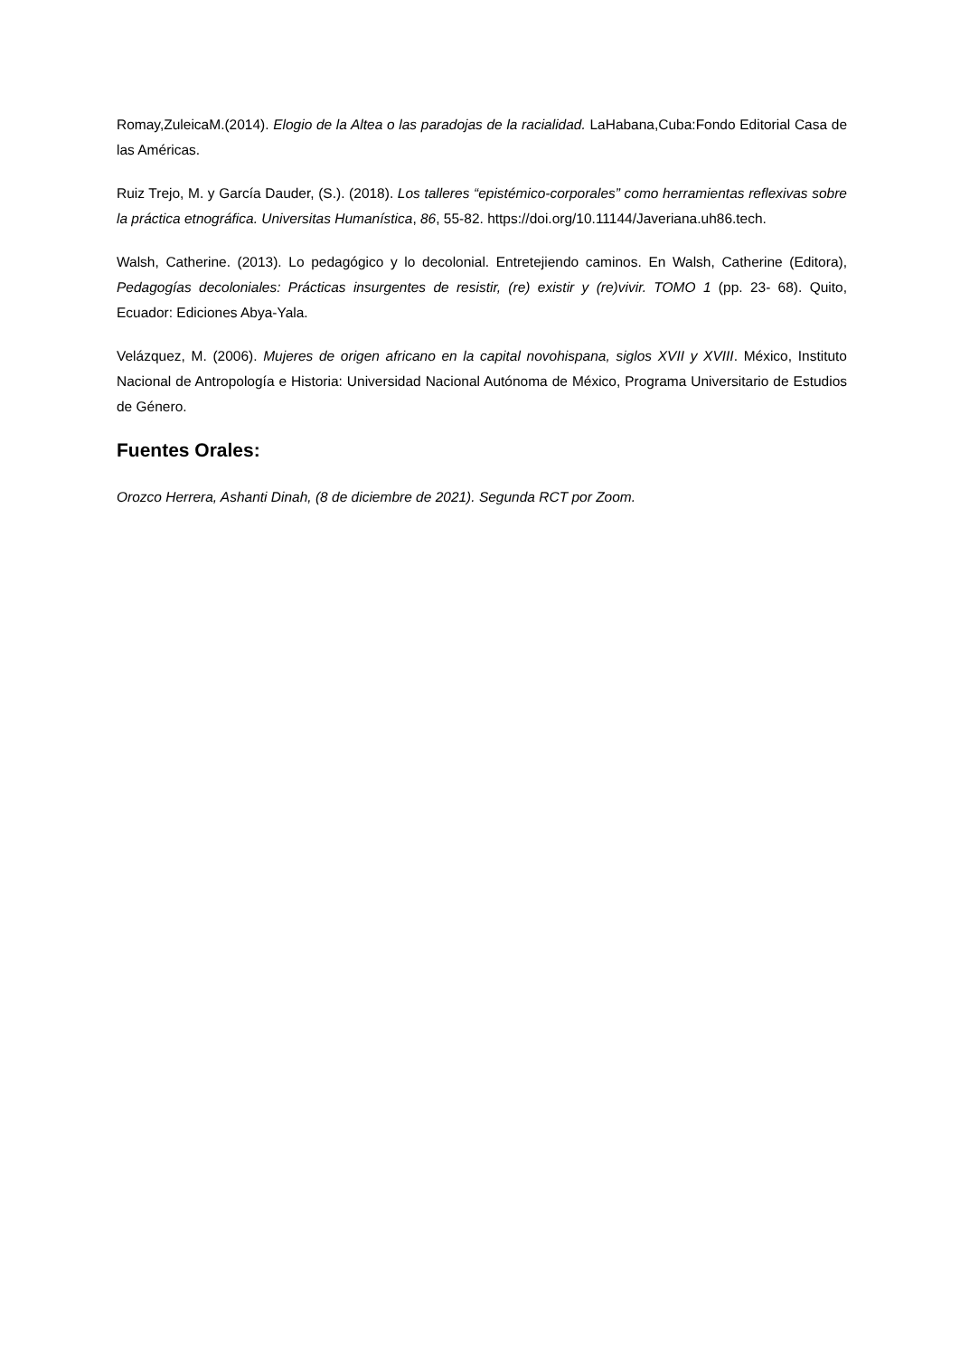Romay,ZuleicaM.(2014). Elogio de la Altea o las paradojas de la racialidad. LaHabana,Cuba:Fondo Editorial Casa de las Américas.
Ruiz Trejo, M. y García Dauder, (S.). (2018). Los talleres “epistémico-corporales” como herramientas reflexivas sobre la práctica etnográfica. Universitas Humanística, 86, 55-82. https://doi.org/10.11144/Javeriana.uh86.tech.
Walsh, Catherine. (2013). Lo pedagógico y lo decolonial. Entretejiendo caminos. En Walsh, Catherine (Editora), Pedagogías decoloniales: Prácticas insurgentes de resistir, (re) existir y (re)vivir. TOMO 1 (pp. 23- 68). Quito, Ecuador: Ediciones Abya-Yala.
Velázquez, M. (2006). Mujeres de origen africano en la capital novohispana, siglos XVII y XVIII. México, Instituto Nacional de Antropología e Historia: Universidad Nacional Autónoma de México, Programa Universitario de Estudios de Género.
Fuentes Orales:
Orozco Herrera, Ashanti Dinah, (8 de diciembre de 2021). Segunda RCT por Zoom.